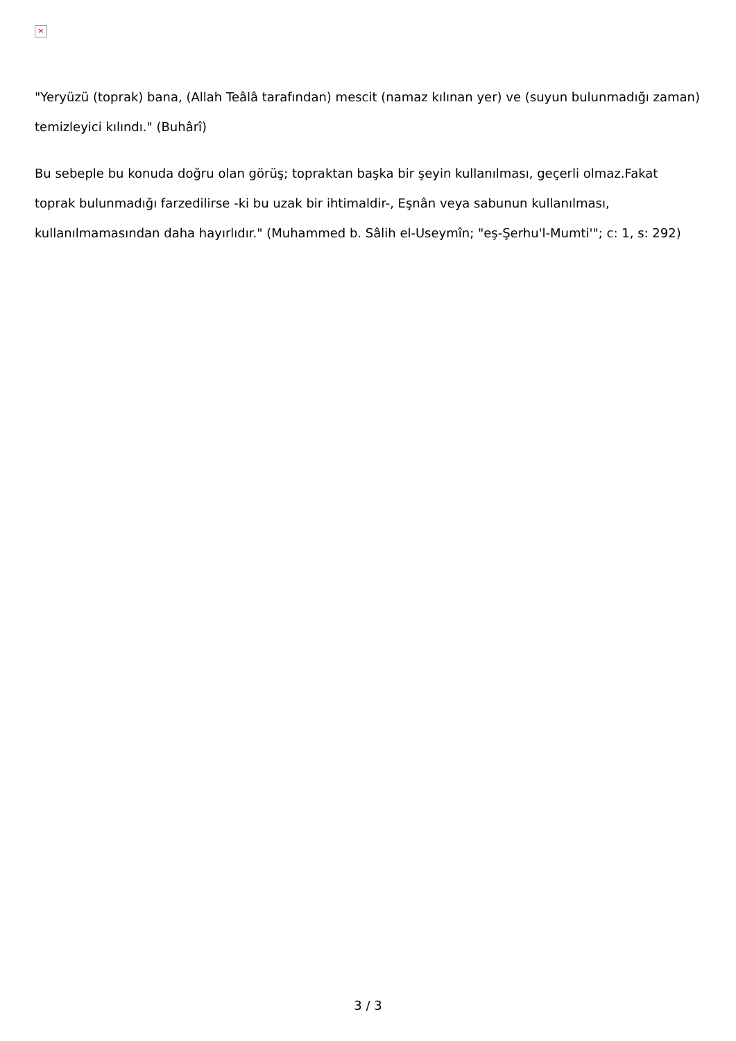✕
"Yeryüzü (toprak) bana, (Allah Teâlâ tarafından) mescit (namaz kılınan yer) ve (suyun bulunmadığı zaman) temizleyici kılındı." (Buhârî)
Bu sebeple bu konuda doğru olan görüş; topraktan başka bir şeyin kullanılması, geçerli olmaz.Fakat toprak bulunmadığı farzedilirse -ki bu uzak bir ihtimaldir-, Eşnân veya sabunun kullanılması, kullanılmamasından daha hayırlıdır." (Muhammed b. Sâlih el-Useymîn; "eş-Şerhu'l-Mumti'"; c: 1, s: 292)
3 / 3